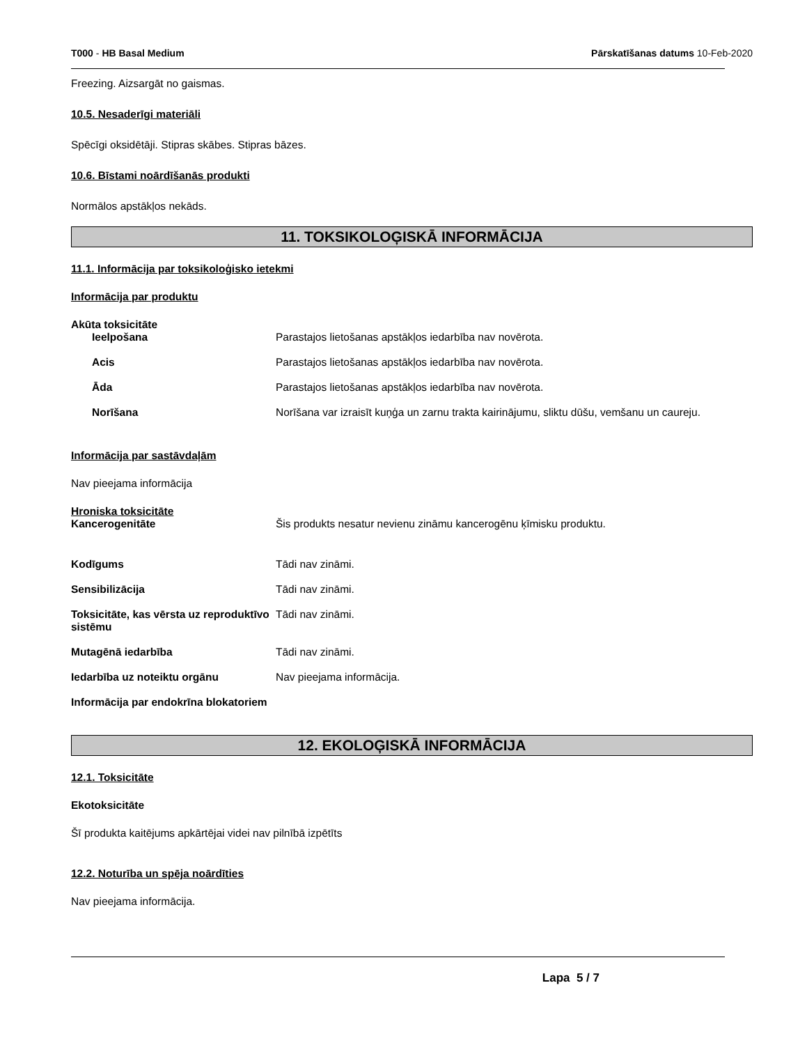T000 - HB Basal Medium Pārskatīšanas datums 10-Feb-2020
Freezing. Aizsargāt no gaismas.
10.5. Nesaderīgi materiāli
Spēcīgi oksidētāji. Stipras skābes. Stipras bāzes.
10.6. Bīstami noārdīšanās produkti
Normālos apstākļos nekāds.
11. TOKSIKOLOĢISKĀ INFORMĀCIJA
11.1. Informācija par toksikoloģisko ietekmi
Informācija par produktu
Akūta toksicitāte
Ieelpošana Parastajos lietošanas apstākļos iedarbība nav novērota.
Acis Parastajos lietošanas apstākļos iedarbība nav novērota.
Āda Parastajos lietošanas apstākļos iedarbība nav novērota.
Norīšana Norīšana var izraisīt kuņģa un zarnu trakta kairinājumu, sliktu dūšu, vemšanu un caureju.
Informācija par sastāvdaļām
Nav pieejama informācija
Hroniska toksicitāte
Kancerogenitāte Šis produkts nesatur nevienu zināmu kancerogēnu ķīmisku produktu.
Kodīgums Tādi nav zināmi.
Sensibilizācija Tādi nav zināmi.
Toksicitāte, kas vērsta uz reproduktīvo sistēmu
Tādi nav zināmi.
Mutagēnā iedarbība Tādi nav zināmi.
Iedarbība uz noteiktu orgānu Nav pieejama informācija.
Informācija par endokrīna blokatoriem
12. EKOLOĢISKĀ INFORMĀCIJA
12.1. Toksicitāte
Ekotoksicitāte
Šī produkta kaitējums apkārtējai videi nav pilnībā izpētīts
12.2. Noturība un spēja noārdīties
Nav pieejama informācija.
Lapa 5 / 7